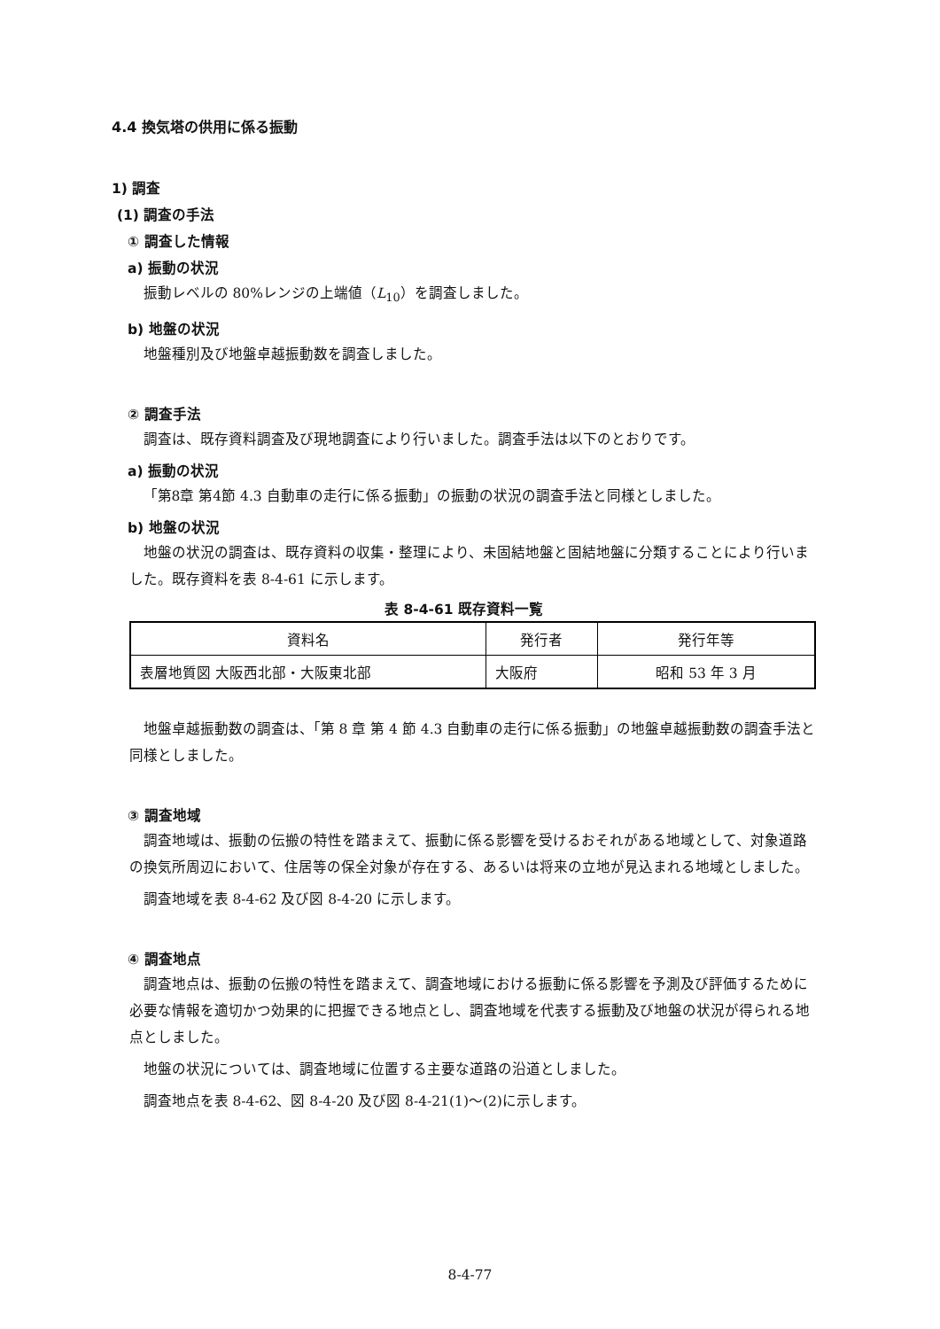4.4 換気塔の供用に係る振動
1) 調査
(1) 調査の手法
① 調査した情報
a) 振動の状況
振動レベルの 80%レンジの上端値（L<sub>10</sub>）を調査しました。
b) 地盤の状況
地盤種別及び地盤卓越振動数を調査しました。
② 調査手法
調査は、既存資料調査及び現地調査により行いました。調査手法は以下のとおりです。
a) 振動の状況
「第8章 第4節 4.3 自動車の走行に係る振動」の振動の状況の調査手法と同様としました。
b) 地盤の状況
地盤の状況の調査は、既存資料の収集・整理により、未固結地盤と固結地盤に分類することにより行いました。既存資料を表 8-4-61 に示します。
表 8-4-61 既存資料一覧
| 資料名 | 発行者 | 発行年等 |
| 表層地質図 大阪西北部・大阪東北部 | 大阪府 | 昭和 53 年 3 月 |
地盤卓越振動数の調査は、「第 8 章 第 4 節 4.3 自動車の走行に係る振動」の地盤卓越振動数の調査手法と同様としました。
③ 調査地域
調査地域は、振動の伝搬の特性を踏まえて、振動に係る影響を受けるおそれがある地域として、対象道路の換気所周辺において、住居等の保全対象が存在する、あるいは将来の立地が見込まれる地域としました。
調査地域を表 8-4-62 及び図 8-4-20 に示します。
④ 調査地点
調査地点は、振動の伝搬の特性を踏まえて、調査地域における振動に係る影響を予測及び評価するために必要な情報を適切かつ効果的に把握できる地点とし、調査地域を代表する振動及び地盤の状況が得られる地点としました。
地盤の状況については、調査地域に位置する主要な道路の沿道としました。
調査地点を表 8-4-62、図 8-4-20 及び図 8-4-21(1)～(2)に示します。
8-4-77